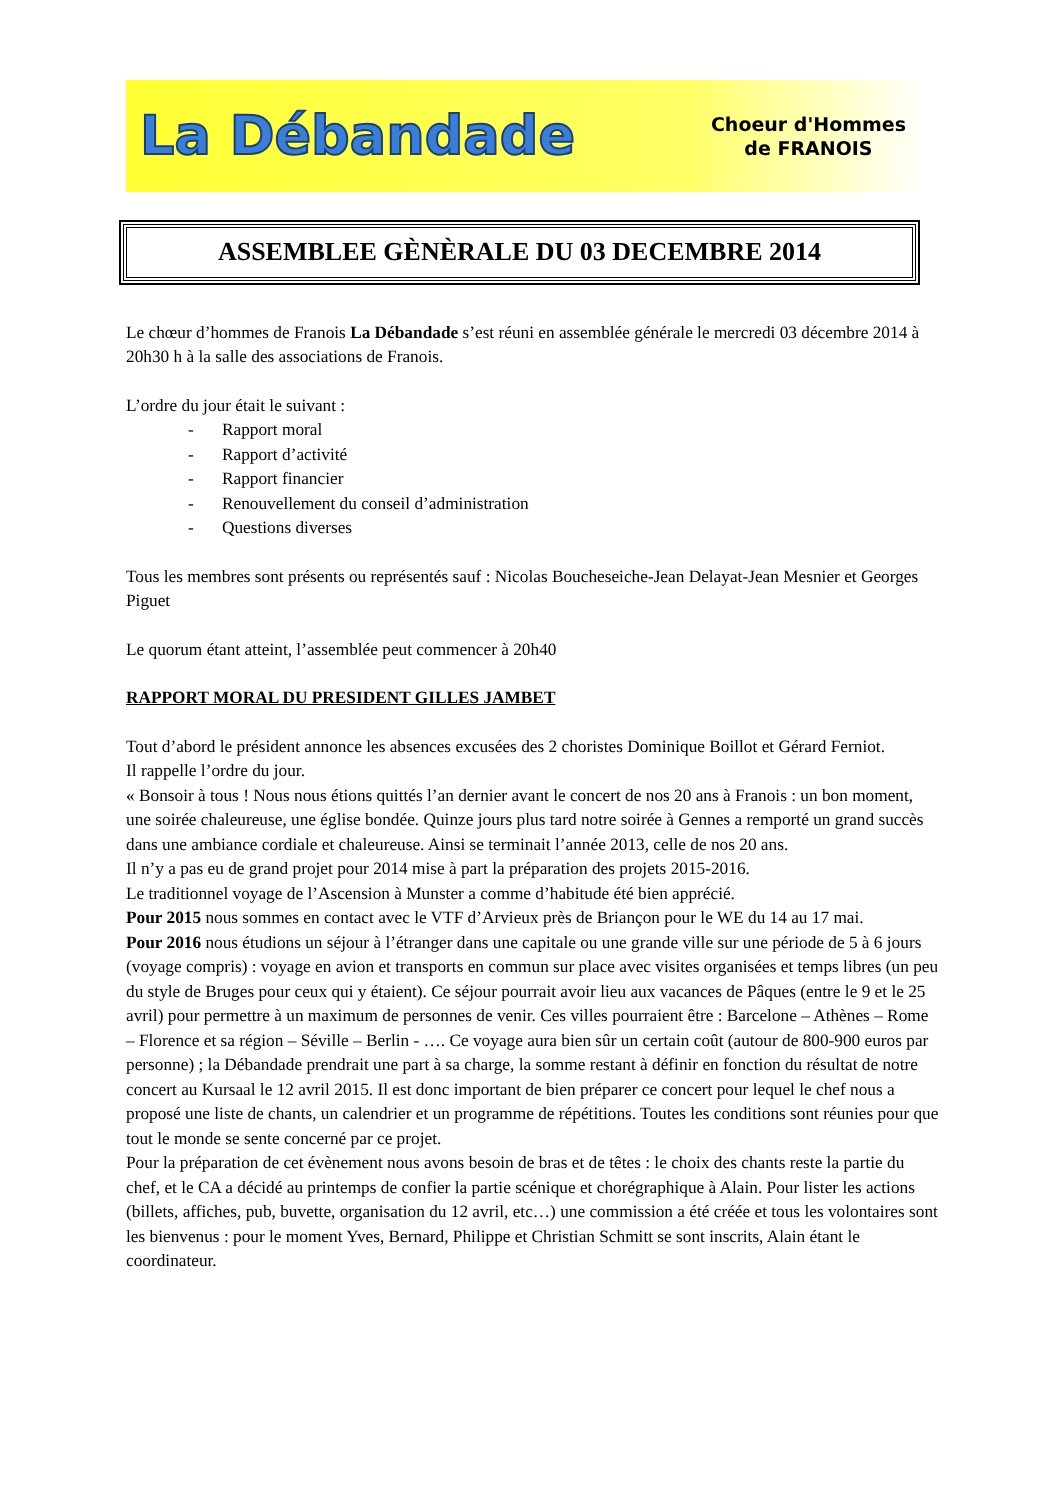La Débandade
Choeur d'Hommes
de FRANOIS
ASSEMBLEE GÈNÈRALE DU 03 DECEMBRE 2014
Le chœur d’hommes de Franois La Débandade s’est réuni en assemblée générale le mercredi 03 décembre 2014 à 20h30 h à la salle des associations de Franois.
L’ordre du jour était le suivant :
- Rapport moral
- Rapport d’activité
- Rapport financier
- Renouvellement du conseil d’administration
- Questions diverses
Tous les membres sont présents ou représentés sauf : Nicolas Boucheseiche-Jean Delayat-Jean Mesnier et Georges Piguet
Le quorum étant atteint, l’assemblée peut commencer à 20h40
RAPPORT MORAL DU PRESIDENT GILLES JAMBET
Tout d’abord le président annonce les absences excusées des 2 choristes Dominique Boillot et Gérard Ferniot.
Il rappelle l’ordre du jour.
« Bonsoir à tous ! Nous nous étions quittés l’an dernier avant le concert de nos 20 ans à Franois : un bon moment, une soirée chaleureuse, une église bondée. Quinze jours plus tard notre soirée à Gennes a remporté un grand succès dans une ambiance cordiale et chaleureuse. Ainsi se terminait l’année 2013, celle de nos 20 ans.
Il n’y a pas eu de grand projet pour 2014 mise à part la préparation des projets 2015-2016.
Le traditionnel voyage de l’Ascension à Munster a comme d’habitude été bien apprécié.
Pour 2015 nous sommes en contact avec le VTF d’Arvieux près de Briançon pour le WE du 14 au 17 mai.
Pour 2016 nous étudions un séjour à l’étranger dans une capitale ou une grande ville sur une période de 5 à 6 jours (voyage compris) : voyage en avion et transports en commun sur place avec visites organisées et temps libres (un peu du style de Bruges pour ceux qui y étaient). Ce séjour pourrait avoir lieu aux vacances de Pâques (entre le 9 et le 25 avril) pour permettre à un maximum de personnes de venir. Ces villes pourraient être : Barcelone – Athènes – Rome – Florence et sa région – Séville – Berlin - …. Ce voyage aura bien sûr un certain coût (autour de 800-900 euros par personne) ; la Débandade prendrait une part à sa charge, la somme restant à définir en fonction du résultat de notre concert au Kursaal le 12 avril 2015. Il est donc important de bien préparer ce concert pour lequel le chef nous a proposé une liste de chants, un calendrier et un programme de répétitions. Toutes les conditions sont réunies pour que tout le monde se sente concerné par ce projet.
Pour la préparation de cet évènement nous avons besoin de bras et de têtes : le choix des chants reste la partie du chef, et le CA a décidé au printemps de confier la partie scénique et chorégraphique à Alain. Pour lister les actions (billets, affiches, pub, buvette, organisation du 12 avril, etc…) une commission a été créée et tous les volontaires sont les bienvenus : pour le moment Yves, Bernard, Philippe et Christian Schmitt se sont inscrits, Alain étant le coordinateur.